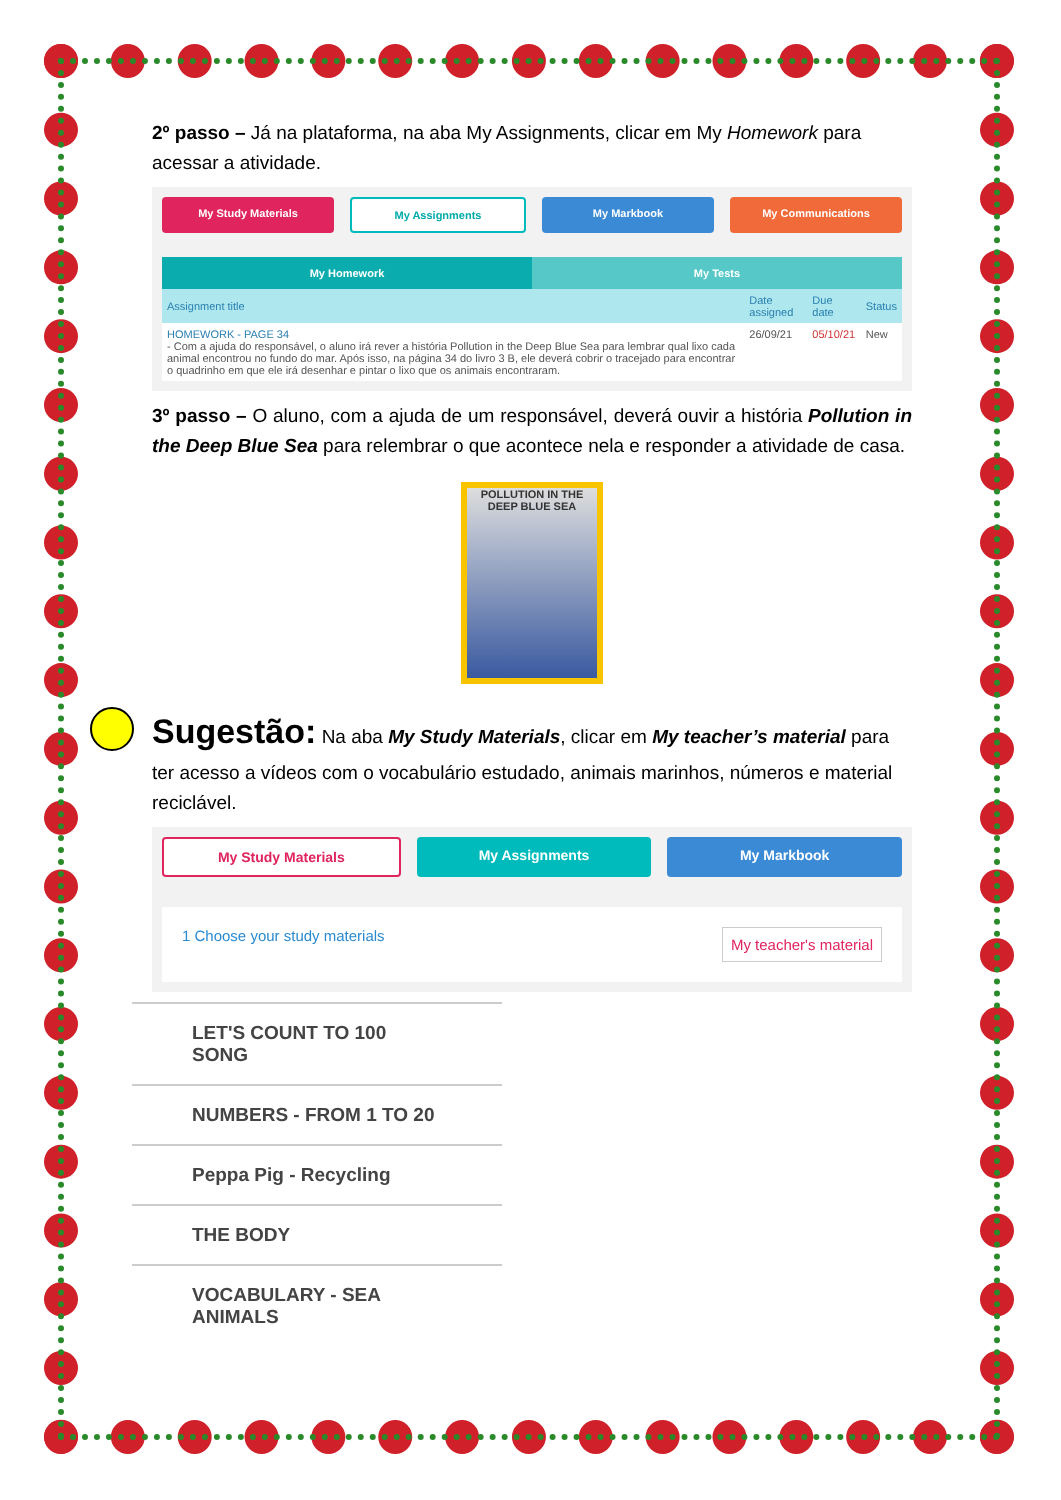2º passo – Já na plataforma, na aba My Assignments, clicar em My Homework para acessar a atividade.
My Study Materials My Assignments My Markbook My Communications
My Homework My Tests
| Assignment title | Date assigned | Due date | Status |
| --- | --- | --- | --- |
| HOMEWORK - PAGE 34 - Com a ajuda do responsável, o aluno irá rever a história Pollution in the Deep Blue Sea para lembrar qual lixo cada animal encontrou no fundo do mar. Após isso, na página 34 do livro 3 B, ele deverá cobrir o tracejado para encontrar o quadrinho em que ele irá desenhar e pintar o lixo que os animais encontraram. | 26/09/21 | 05/10/21 | New |
3º passo – O aluno, com a ajuda de um responsável, deverá ouvir a história Pollution in the Deep Blue Sea para relembrar o que acontece nela e responder a atividade de casa.
POLLUTION IN THE DEEP BLUE SEA
Sugestão: Na aba My Study Materials, clicar em My teacher’s material para ter acesso a vídeos com o vocabulário estudado, animais marinhos, números e material reciclável.
My Study Materials My Assignments My Markbook
1 Choose your study materials My teacher's material
LET'S COUNT TO 100 SONG
NUMBERS - FROM 1 TO 20
Peppa Pig - Recycling
THE BODY
VOCABULARY - SEA ANIMALS